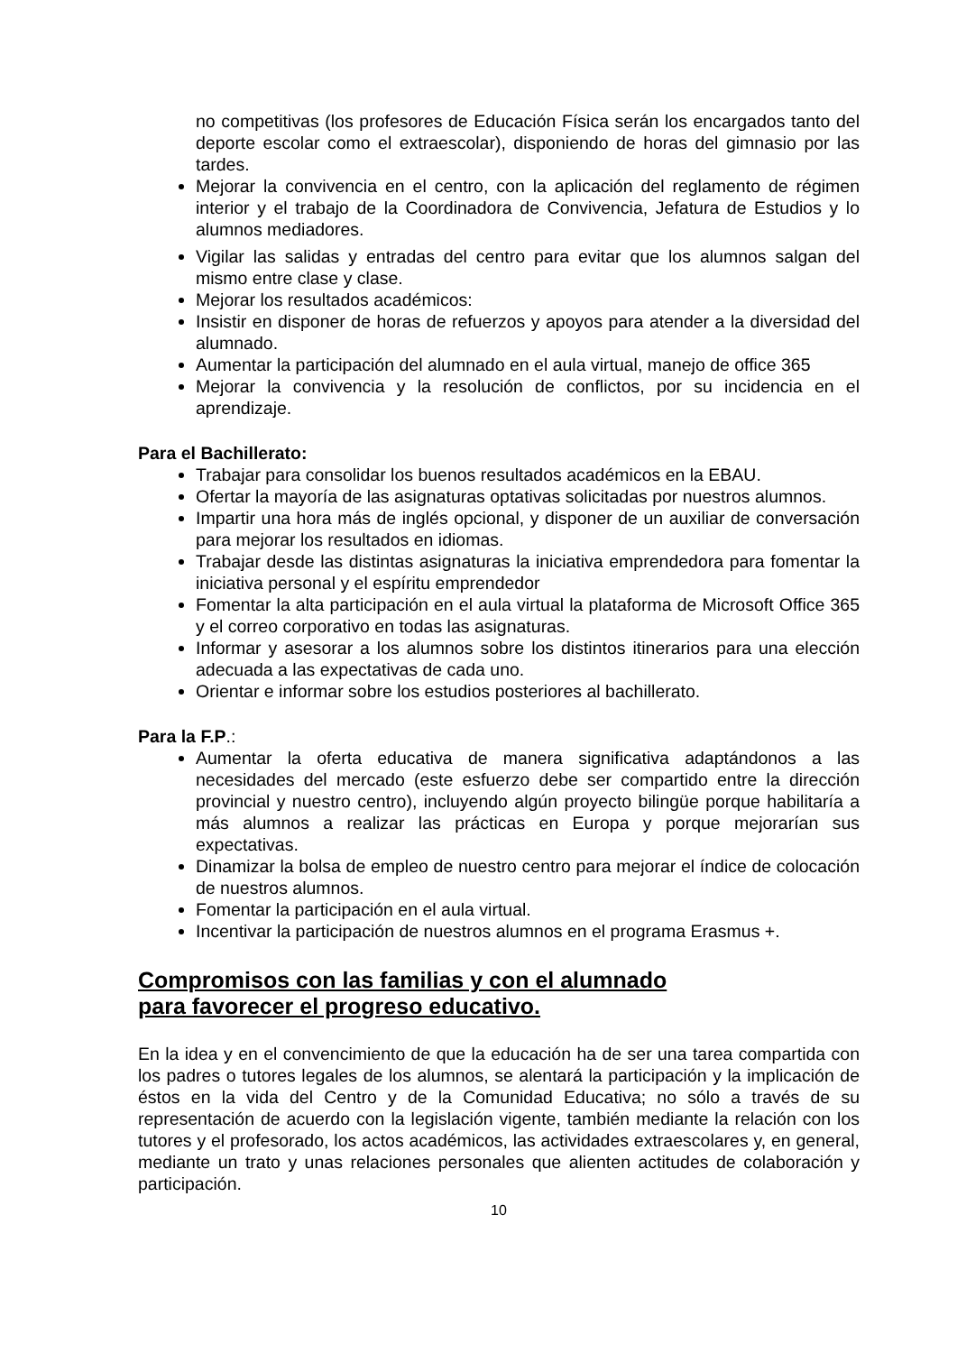no competitivas (los profesores de Educación Física serán los encargados tanto del deporte escolar como el extraescolar), disponiendo de horas del gimnasio por las tardes.
Mejorar la convivencia en el centro, con la aplicación del reglamento de régimen interior y el trabajo de la Coordinadora de Convivencia, Jefatura de Estudios y lo alumnos mediadores.
Vigilar las salidas y entradas del centro para evitar que los alumnos salgan del mismo entre clase y clase.
Mejorar los resultados académicos:
Insistir en disponer de horas de refuerzos y apoyos para atender a la diversidad del alumnado.
Aumentar la participación del alumnado en el aula virtual, manejo de office 365
Mejorar la convivencia y la resolución de conflictos, por su incidencia en el aprendizaje.
Para el Bachillerato:
Trabajar para consolidar los buenos resultados académicos en la EBAU.
Ofertar la mayoría de las asignaturas optativas solicitadas por nuestros alumnos.
Impartir una hora más de inglés opcional, y disponer de un auxiliar de conversación para mejorar los resultados en idiomas.
Trabajar desde las distintas asignaturas la iniciativa emprendedora para fomentar la iniciativa personal y el espíritu emprendedor
Fomentar la alta participación en el aula virtual la plataforma de Microsoft Office 365 y el correo corporativo en todas las asignaturas.
Informar y asesorar a los alumnos sobre los distintos itinerarios para una elección adecuada a las expectativas de cada uno.
Orientar e informar sobre los estudios posteriores al bachillerato.
Para la F.P.:
Aumentar la oferta educativa de manera significativa adaptándonos a las necesidades del mercado (este esfuerzo debe ser compartido entre la dirección provincial y nuestro centro), incluyendo algún proyecto bilingüe porque habilitaría a más alumnos a realizar las prácticas en Europa y porque mejorarían sus expectativas.
Dinamizar la bolsa de empleo de nuestro centro para mejorar el índice de colocación de nuestros alumnos.
Fomentar la participación en el aula virtual.
Incentivar la participación de nuestros alumnos en el programa Erasmus +.
Compromisos con las familias y con el alumnado
para favorecer el progreso educativo.
En la idea y en el convencimiento de que la educación ha de ser una tarea compartida con los padres o tutores legales de los alumnos, se alentará la participación y la implicación de éstos en la vida del Centro y de la Comunidad Educativa; no sólo a través de su representación de acuerdo con la legislación vigente, también mediante la relación con los tutores y el profesorado, los actos académicos, las actividades extraescolares y, en general, mediante un trato y unas relaciones personales que alienten actitudes de colaboración y participación.
10